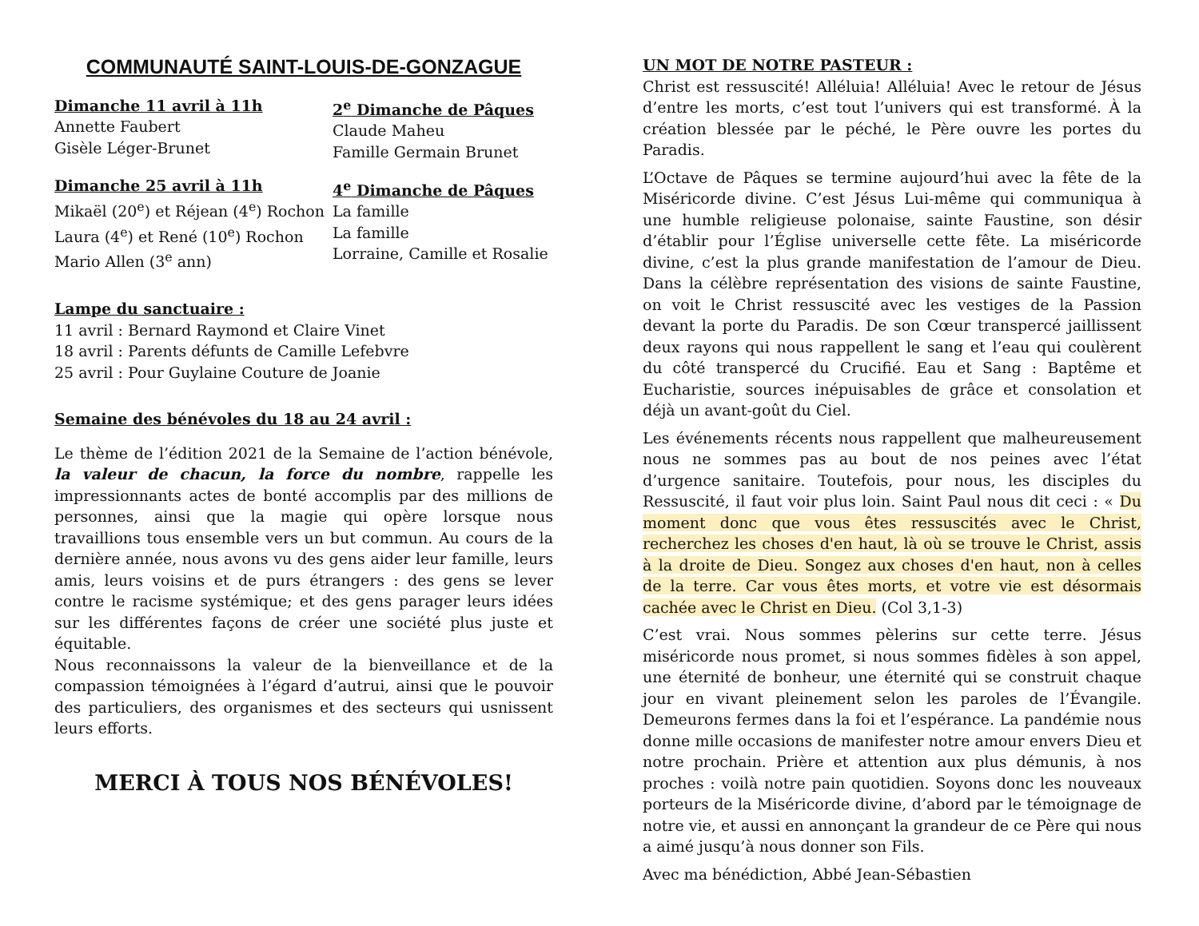COMMUNAUTÉ SAINT-LOUIS-DE-GONZAGUE
Dimanche 11 avril à 11h
Annette Faubert
Gisèle Léger-Brunet
2<sup>e</sup> Dimanche de Pâques
Claude Maheu
Famille Germain Brunet
Dimanche 25 avril à 11h
Mikaël (20<sup>e</sup>) et Réjean (4<sup>e</sup>) Rochon
Laura (4<sup>e</sup>) et René (10<sup>e</sup>) Rochon
Mario Allen (3<sup>e</sup> ann)
4<sup>e</sup> Dimanche de Pâques
La famille
La famille
Lorraine, Camille et Rosalie
Lampe du sanctuaire :
11 avril : Bernard Raymond et Claire Vinet
18 avril : Parents défunts de Camille Lefebvre
25 avril : Pour Guylaine Couture de Joanie
Semaine des bénévoles du 18 au 24 avril :
Le thème de l’édition 2021 de la Semaine de l’action bénévole, la valeur de chacun, la force du nombre, rappelle les impressionnants actes de bonté accomplis par des millions de personnes, ainsi que la magie qui opère lorsque nous travaillions tous ensemble vers un but commun. Au cours de la dernière année, nous avons vu des gens aider leur famille, leurs amis, leurs voisins et de purs étrangers : des gens se lever contre le racisme systémique; et des gens parager leurs idées sur les différentes façons de créer une société plus juste et équitable.
Nous reconnaissons la valeur de la bienveillance et de la compassion témoignées à l’égard d’autrui, ainsi que le pouvoir des particuliers, des organismes et des secteurs qui usnissent leurs efforts.
MERCI À TOUS NOS BÉNÉVOLES!
UN MOT DE NOTRE PASTEUR :
Christ est ressuscité! Alléluia! Alléluia! Avec le retour de Jésus d’entre les morts, c’est tout l’univers qui est transformé. À la création blessée par le péché, le Père ouvre les portes du Paradis.
L’Octave de Pâques se termine aujourd’hui avec la fête de la Miséricorde divine. C’est Jésus Lui-même qui communiqua à une humble religieuse polonaise, sainte Faustine, son désir d’établir pour l’Église universelle cette fête. La miséricorde divine, c’est la plus grande manifestation de l’amour de Dieu. Dans la célèbre représentation des visions de sainte Faustine, on voit le Christ ressuscité avec les vestiges de la Passion devant la porte du Paradis. De son Cœur transpercé jaillissent deux rayons qui nous rappellent le sang et l’eau qui coulèrent du côté transpercé du Crucifié. Eau et Sang : Baptême et Eucharistie, sources inépuisables de grâce et consolation et déjà un avant-goût du Ciel.
Les événements récents nous rappellent que malheureusement nous ne sommes pas au bout de nos peines avec l’état d’urgence sanitaire. Toutefois, pour nous, les disciples du Ressuscité, il faut voir plus loin. Saint Paul nous dit ceci : « Du moment donc que vous êtes ressuscités avec le Christ, recherchez les choses d'en haut, là où se trouve le Christ, assis à la droite de Dieu. Songez aux choses d'en haut, non à celles de la terre. Car vous êtes morts, et votre vie est désormais cachée avec le Christ en Dieu. (Col 3,1-3)
C’est vrai. Nous sommes pèlerins sur cette terre. Jésus miséricorde nous promet, si nous sommes fidèles à son appel, une éternité de bonheur, une éternité qui se construit chaque jour en vivant pleinement selon les paroles de l’Évangile. Demeurons fermes dans la foi et l’espérance. La pandémie nous donne mille occasions de manifester notre amour envers Dieu et notre prochain. Prière et attention aux plus démunis, à nos proches : voilà notre pain quotidien. Soyons donc les nouveaux porteurs de la Miséricorde divine, d’abord par le témoignage de notre vie, et aussi en annonçant la grandeur de ce Père qui nous a aimé jusqu’à nous donner son Fils.
Avec ma bénédiction, Abbé Jean-Sébastien